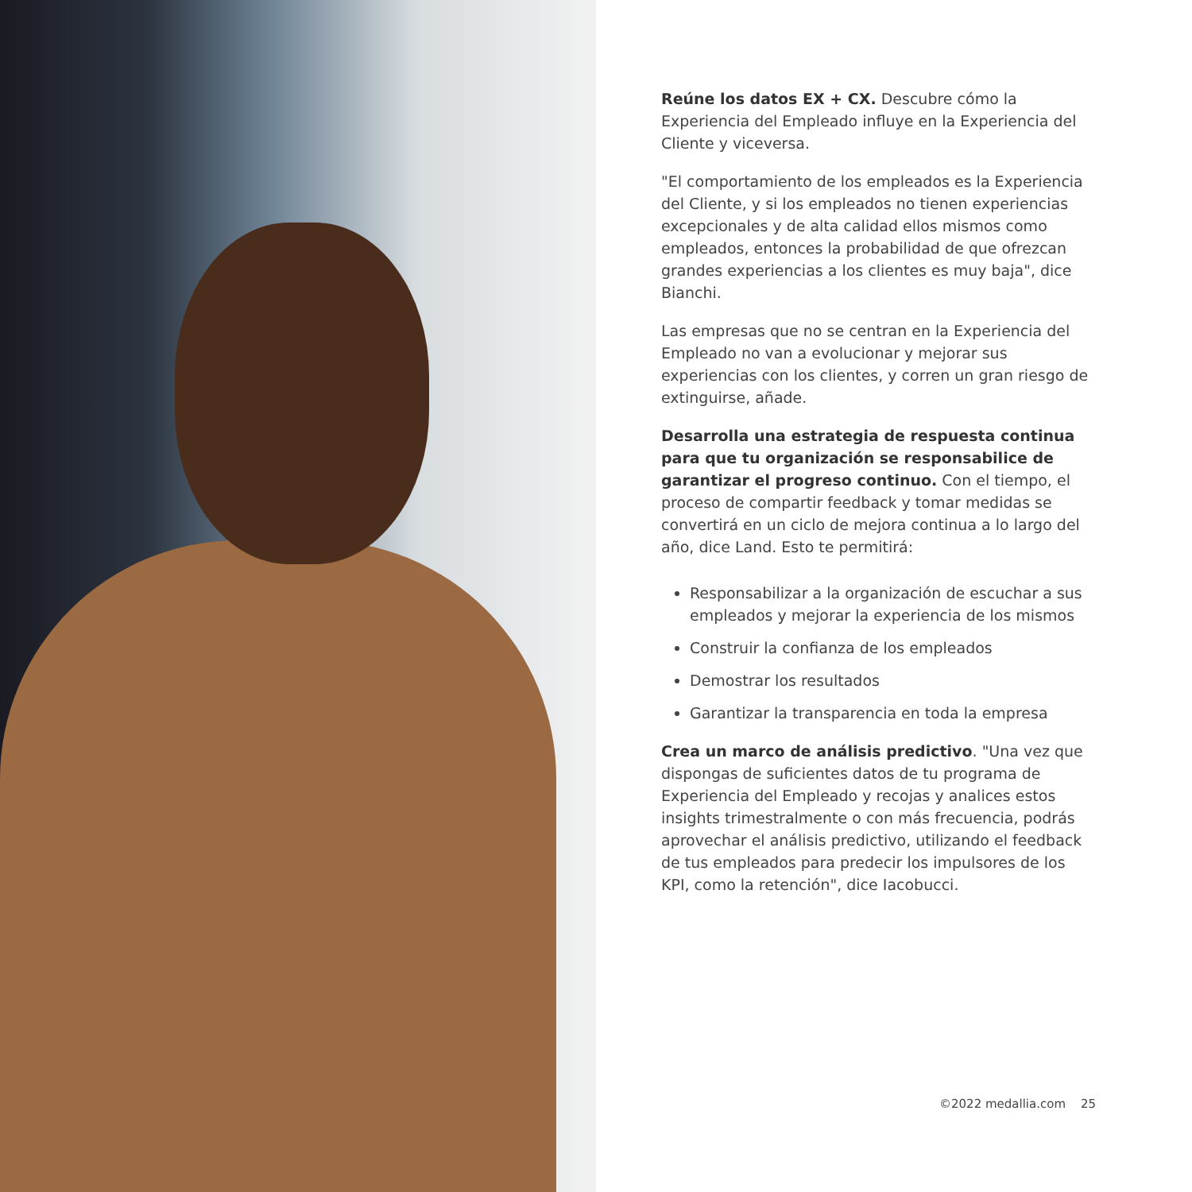Reúne los datos EX + CX. Descubre cómo la Experiencia del Empleado influye en la Experiencia del Cliente y viceversa.
"El comportamiento de los empleados es la Experiencia del Cliente, y si los empleados no tienen experiencias excepcionales y de alta calidad ellos mismos como empleados, entonces la probabilidad de que ofrezcan grandes experiencias a los clientes es muy baja", dice Bianchi.
Las empresas que no se centran en la Experiencia del Empleado no van a evolucionar y mejorar sus experiencias con los clientes, y corren un gran riesgo de extinguirse, añade.
Desarrolla una estrategia de respuesta continua para que tu organización se responsabilice de garantizar el progreso continuo. Con el tiempo, el proceso de compartir feedback y tomar medidas se convertirá en un ciclo de mejora continua a lo largo del año, dice Land. Esto te permitirá:
Responsabilizar a la organización de escuchar a sus empleados y mejorar la experiencia de los mismos
Construir la confianza de los empleados
Demostrar los resultados
Garantizar la transparencia en toda la empresa
Crea un marco de análisis predictivo. "Una vez que dispongas de suficientes datos de tu programa de Experiencia del Empleado y recojas y analices estos insights trimestralmente o con más frecuencia, podrás aprovechar el análisis predictivo, utilizando el feedback de tus empleados para predecir los impulsores de los KPI, como la retención", dice Iacobucci.
©2022 medallia.com 25